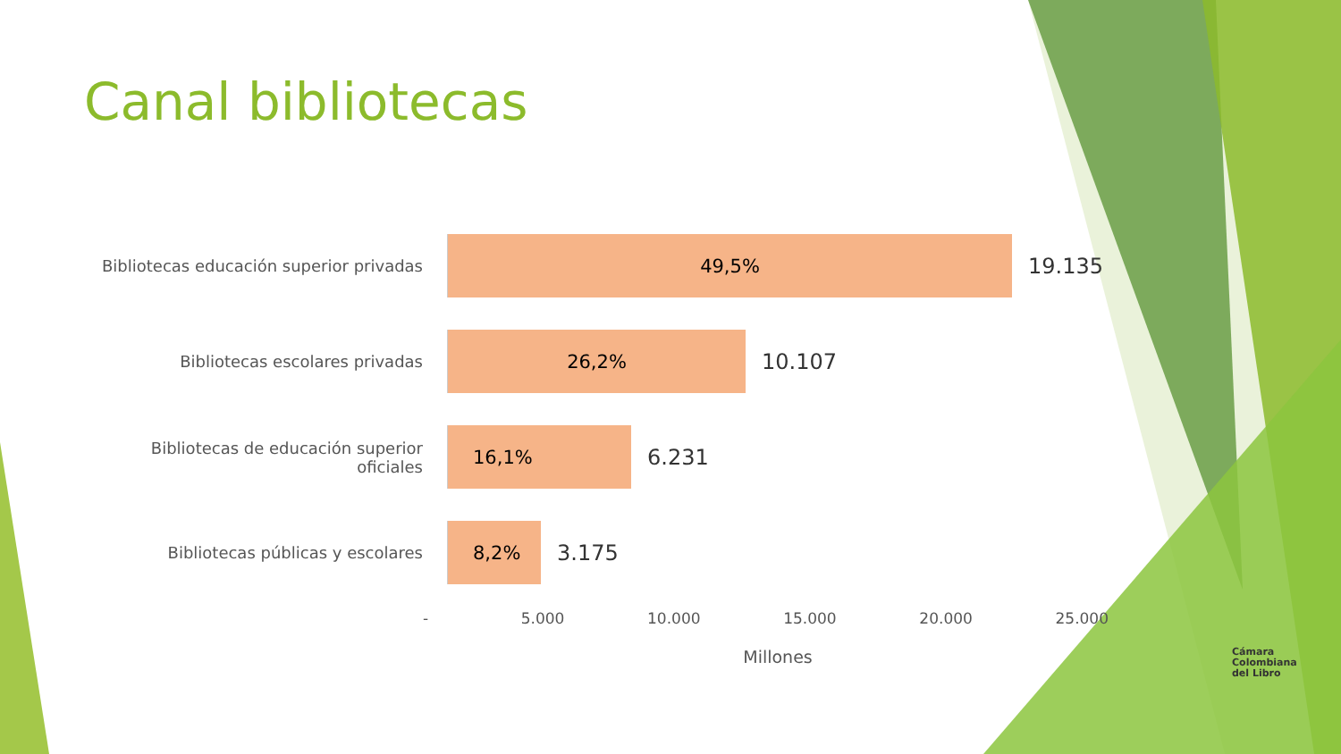Canal bibliotecas
Bibliotecas educación superior privadas
49,5%
19.135
Bibliotecas escolares privadas
26,2%
10.107
Bibliotecas de educación superior oficiales
16,1%
6.231
Bibliotecas públicas y escolares
8,2%
3.175
- 5.000 10.000 15.000 20.000 25.000
Millones
Cámara
Colombiana
del Libro